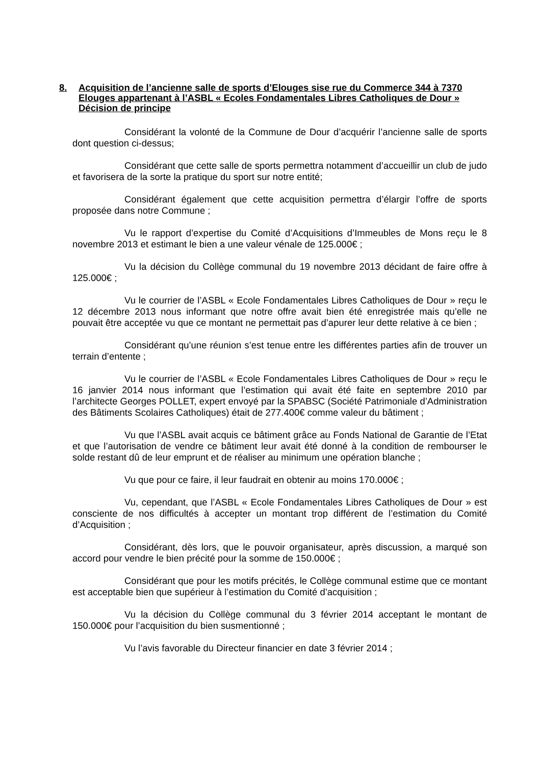8. Acquisition de l’ancienne salle de sports d’Elouges sise rue du Commerce 344 à 7370 Elouges appartenant à l’ASBL « Ecoles Fondamentales Libres Catholiques de Dour » Décision de principe
Considérant la volonté de la Commune de Dour d’acquérir l’ancienne salle de sports dont question ci-dessus;
Considérant que cette salle de sports permettra notamment d’accueillir un club de judo et favorisera de la sorte la pratique du sport sur notre entité;
Considérant également que cette acquisition permettra d’élargir l’offre de sports proposée dans notre Commune ;
Vu le rapport d’expertise du Comité d’Acquisitions d’Immeubles de Mons reçu le 8 novembre 2013 et estimant le bien a une valeur vénale de 125.000€ ;
Vu la décision du Collège communal du 19 novembre 2013 décidant de faire offre à 125.000€ ;
Vu le courrier de l’ASBL « Ecole Fondamentales Libres Catholiques de Dour » reçu le 12 décembre 2013 nous informant que notre offre avait bien été enregistrée mais qu’elle ne pouvait être acceptée vu que ce montant ne permettait pas d’apurer leur dette relative à ce bien ;
Considérant qu’une réunion s’est tenue entre les différentes parties afin de trouver un terrain d’entente ;
Vu le courrier de l’ASBL « Ecole Fondamentales Libres Catholiques de Dour » reçu le 16 janvier 2014 nous informant que l’estimation qui avait été faite en septembre 2010 par l’architecte Georges POLLET, expert envoyé par la SPABSC (Société Patrimoniale d’Administration des Bâtiments Scolaires Catholiques) était de 277.400€ comme valeur du bâtiment ;
Vu que l’ASBL avait acquis ce bâtiment grâce au Fonds National de Garantie de l’Etat et que l’autorisation de vendre ce bâtiment leur avait été donné à la condition de rembourser le solde restant dû de leur emprunt et de réaliser au minimum une opération blanche ;
Vu que pour ce faire, il leur faudrait en obtenir au moins 170.000€ ;
Vu, cependant, que l’ASBL « Ecole Fondamentales Libres Catholiques de Dour » est consciente de nos difficultés à accepter un montant trop différent de l’estimation du Comité d’Acquisition ;
Considérant, dès lors, que le pouvoir organisateur, après discussion, a marqué son accord pour vendre le bien précité pour la somme de 150.000€ ;
Considérant que pour les motifs précités, le Collège communal estime que ce montant est acceptable bien que supérieur à l’estimation du Comité d’acquisition ;
Vu la décision du Collège communal du 3 février 2014 acceptant le montant de 150.000€ pour l’acquisition du bien susmentionné ;
Vu l’avis favorable du Directeur financier en date 3 février 2014 ;